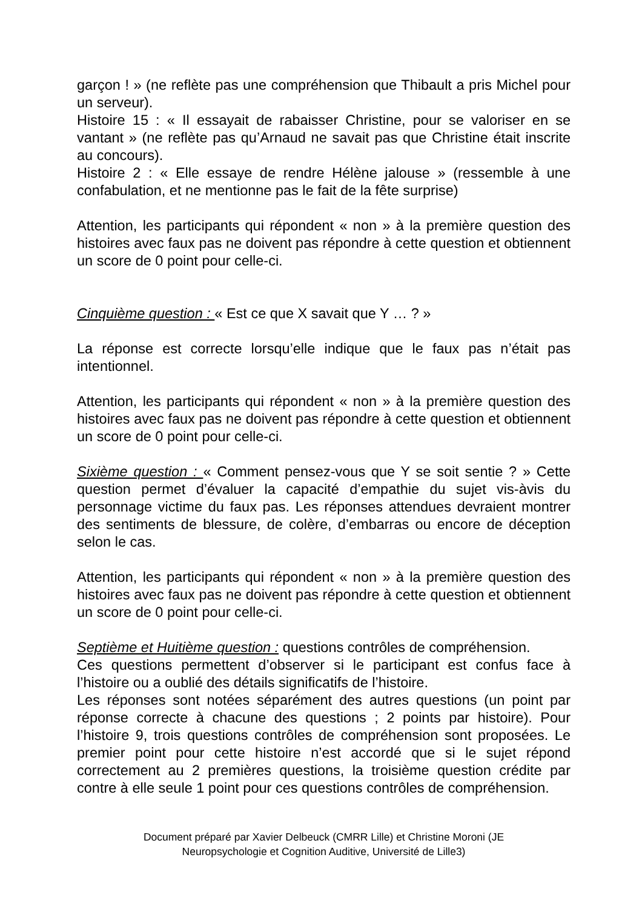garçon ! » (ne reflète pas une compréhension que Thibault a pris Michel pour un serveur).
Histoire 15 : « Il essayait de rabaisser Christine, pour se valoriser en se vantant » (ne reflète pas qu’Arnaud ne savait pas que Christine était inscrite au concours).
Histoire 2 : « Elle essaye de rendre Hélène jalouse » (ressemble à une confabulation, et ne mentionne pas le fait de la fête surprise)
Attention, les participants qui répondent « non » à la première question des histoires avec faux pas ne doivent pas répondre à cette question et obtiennent un score de 0 point pour celle-ci.
Cinquième question : « Est ce que X savait que Y … ? »
La réponse est correcte lorsqu’elle indique que le faux pas n’était pas intentionnel.
Attention, les participants qui répondent « non » à la première question des histoires avec faux pas ne doivent pas répondre à cette question et obtiennent un score de 0 point pour celle-ci.
Sixième question : « Comment pensez-vous que Y se soit sentie ? » Cette question permet d’évaluer la capacité d’empathie du sujet vis-àvis du personnage victime du faux pas. Les réponses attendues devraient montrer des sentiments de blessure, de colère, d’embarras ou encore de déception selon le cas.
Attention, les participants qui répondent « non » à la première question des histoires avec faux pas ne doivent pas répondre à cette question et obtiennent un score de 0 point pour celle-ci.
Septième et Huitième question : questions contrôles de compréhension.
Ces questions permettent d’observer si le participant est confus face à l’histoire ou a oublié des détails significatifs de l’histoire.
Les réponses sont notées séparément des autres questions (un point par réponse correcte à chacune des questions ; 2 points par histoire). Pour l’histoire 9, trois questions contrôles de compréhension sont proposées. Le premier point pour cette histoire n’est accordé que si le sujet répond correctement au 2 premières questions, la troisième question crédite par contre à elle seule 1 point pour ces questions contrôles de compréhension.
Document préparé par Xavier Delbeuck (CMRR Lille) et Christine Moroni (JE
Neuropsychologie et Cognition Auditive, Université de Lille3)